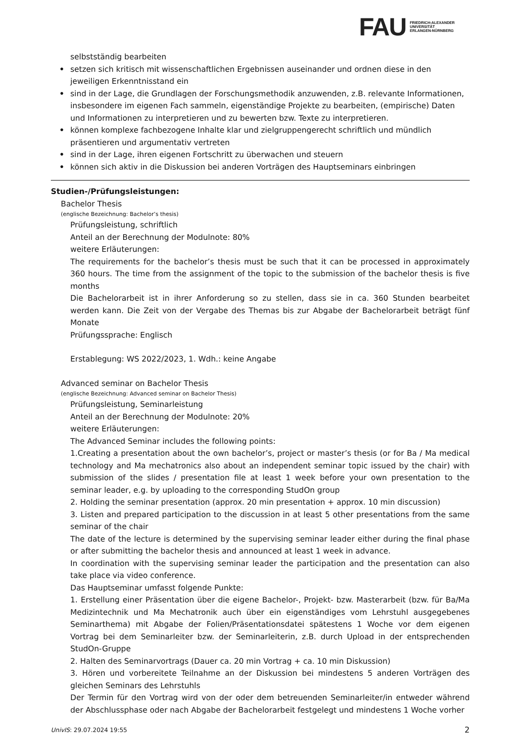FAU FRIEDRICH-ALEXANDER
UNIVERSITÄT
ERLANGEN-NÜRNBERG
selbstständig bearbeiten
• setzen sich kritisch mit wissenschaftlichen Ergebnissen auseinander und ordnen diese in den jeweiligen Erkenntnisstand ein
• sind in der Lage, die Grundlagen der Forschungsmethodik anzuwenden, z.B. relevante Informationen, insbesondere im eigenen Fach sammeln, eigenständige Projekte zu bearbeiten, (empirische) Daten und Informationen zu interpretieren und zu bewerten bzw. Texte zu interpretieren.
• können komplexe fachbezogene Inhalte klar und zielgruppengerecht schriftlich und mündlich präsentieren und argumentativ vertreten
• sind in der Lage, ihren eigenen Fortschritt zu überwachen und steuern
• können sich aktiv in die Diskussion bei anderen Vorträgen des Hauptseminars einbringen
Studien-/Prüfungsleistungen:
Bachelor Thesis
(englische Bezeichnung: Bachelor’s thesis)
Prüfungsleistung, schriftlich
Anteil an der Berechnung der Modulnote: 80%
weitere Erläuterungen:
The requirements for the bachelor’s thesis must be such that it can be processed in approximately 360 hours. The time from the assignment of the topic to the submission of the bachelor thesis is five months
Die Bachelorarbeit ist in ihrer Anforderung so zu stellen, dass sie in ca. 360 Stunden bearbeitet werden kann. Die Zeit von der Vergabe des Themas bis zur Abgabe der Bachelorarbeit beträgt fünf Monate
Prüfungssprache: Englisch
Erstablegung: WS 2022/2023, 1. Wdh.: keine Angabe
Advanced seminar on Bachelor Thesis
(englische Bezeichnung: Advanced seminar on Bachelor Thesis)
Prüfungsleistung, Seminarleistung
Anteil an der Berechnung der Modulnote: 20%
weitere Erläuterungen:
The Advanced Seminar includes the following points:
1.Creating a presentation about the own bachelor’s, project or master’s thesis (or for Ba / Ma medical technology and Ma mechatronics also about an independent seminar topic issued by the chair) with submission of the slides / presentation file at least 1 week before your own presentation to the seminar leader, e.g. by uploading to the corresponding StudOn group
2. Holding the seminar presentation (approx. 20 min presentation + approx. 10 min discussion)
3. Listen and prepared participation to the discussion in at least 5 other presentations from the same seminar of the chair
The date of the lecture is determined by the supervising seminar leader either during the final phase or after submitting the bachelor thesis and announced at least 1 week in advance.
In coordination with the supervising seminar leader the participation and the presentation can also take place via video conference.
Das Hauptseminar umfasst folgende Punkte:
1. Erstellung einer Präsentation über die eigene Bachelor-, Projekt- bzw. Masterarbeit (bzw. für Ba/Ma Medizintechnik und Ma Mechatronik auch über ein eigenständiges vom Lehrstuhl ausgegebenes Seminarthema) mit Abgabe der Folien/Präsentationsdatei spätestens 1 Woche vor dem eigenen Vortrag bei dem Seminarleiter bzw. der Seminarleiterin, z.B. durch Upload in der entsprechenden StudOn-Gruppe
2. Halten des Seminarvortrags (Dauer ca. 20 min Vortrag + ca. 10 min Diskussion)
3. Hören und vorbereitete Teilnahme an der Diskussion bei mindestens 5 anderen Vorträgen des gleichen Seminars des Lehrstuhls
Der Termin für den Vortrag wird von der oder dem betreuenden Seminarleiter/in entweder während der Abschlussphase oder nach Abgabe der Bachelorarbeit festgelegt und mindestens 1 Woche vorher
UnivIS: 29.07.2024 19:55 2